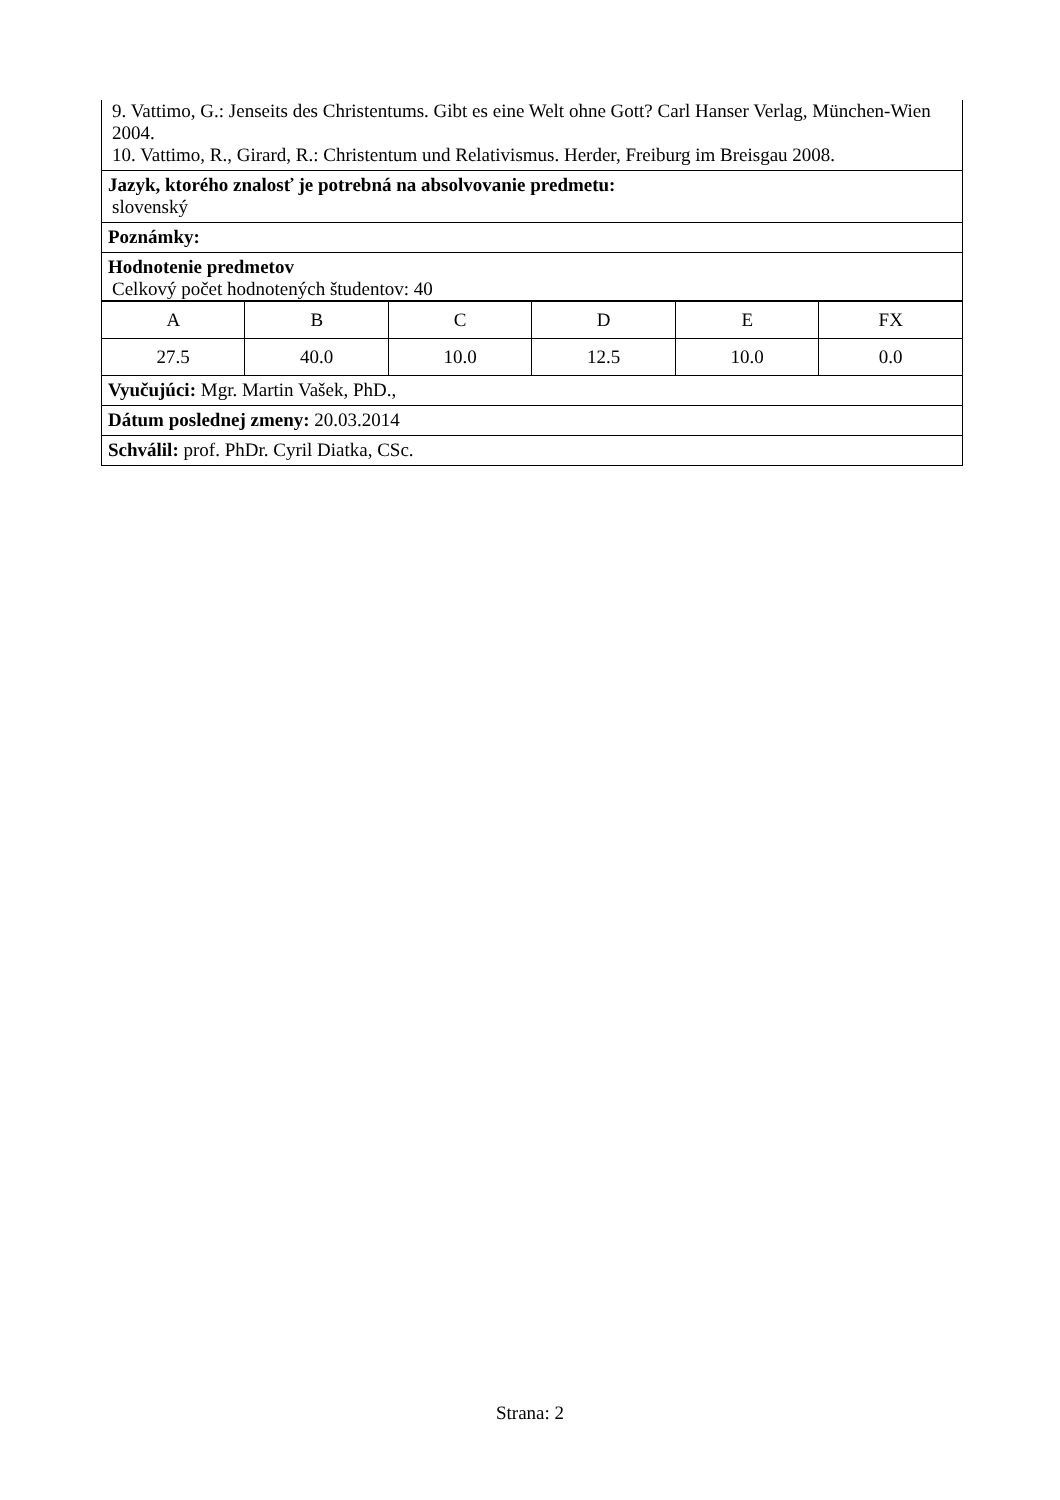9. Vattimo, G.: Jenseits des Christentums. Gibt es eine Welt ohne Gott? Carl Hanser Verlag, München-Wien 2004.
10. Vattimo, R., Girard, R.: Christentum und Relativismus. Herder, Freiburg im Breisgau 2008.
Jazyk, ktorého znalosť je potrebná na absolvovanie predmetu:
slovenský
Poznámky:
Hodnotenie predmetov
Celkový počet hodnotených študentov: 40
| A | B | C | D | E | FX |
| 27.5 | 40.0 | 10.0 | 12.5 | 10.0 | 0.0 |
Vyučujúci: Mgr. Martin Vašek, PhD.,
Dátum poslednej zmeny: 20.03.2014
Schválil: prof. PhDr. Cyril Diatka, CSc.
Strana: 2